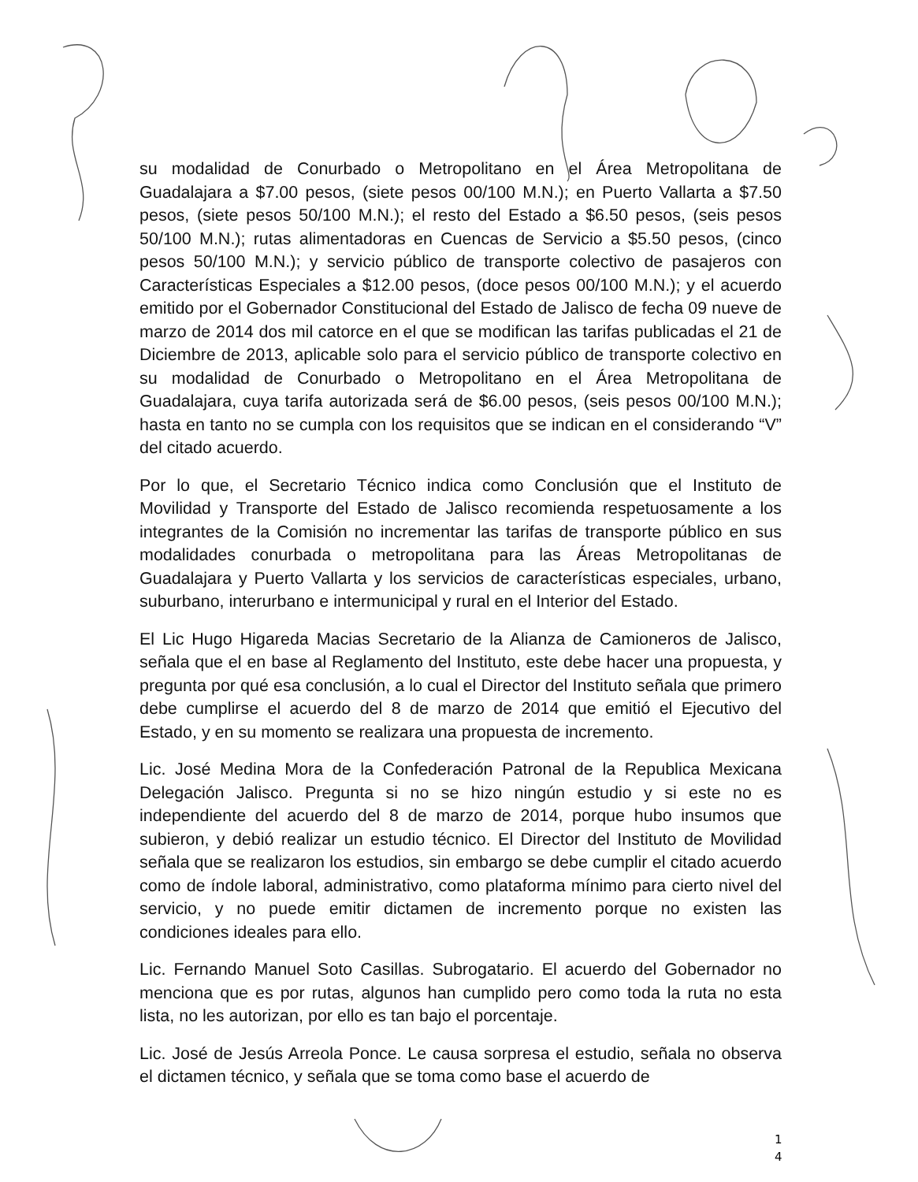su modalidad de Conurbado o Metropolitano en el Área Metropolitana de Guadalajara a $7.00 pesos, (siete pesos 00/100 M.N.); en Puerto Vallarta a $7.50 pesos, (siete pesos 50/100 M.N.); el resto del Estado a $6.50 pesos, (seis pesos 50/100 M.N.); rutas alimentadoras en Cuencas de Servicio a $5.50 pesos, (cinco pesos 50/100 M.N.); y servicio público de transporte colectivo de pasajeros con Características Especiales a $12.00 pesos, (doce pesos 00/100 M.N.); y el acuerdo emitido por el Gobernador Constitucional del Estado de Jalisco de fecha 09 nueve de marzo de 2014 dos mil catorce en el que se modifican las tarifas publicadas el 21 de Diciembre de 2013, aplicable solo para el servicio público de transporte colectivo en su modalidad de Conurbado o Metropolitano en el Área Metropolitana de Guadalajara, cuya tarifa autorizada será de $6.00 pesos, (seis pesos 00/100 M.N.); hasta en tanto no se cumpla con los requisitos que se indican en el considerando “V” del citado acuerdo.
Por lo que, el Secretario Técnico indica como Conclusión que el Instituto de Movilidad y Transporte del Estado de Jalisco recomienda respetuosamente a los integrantes de la Comisión no incrementar las tarifas de transporte público en sus modalidades conurbada o metropolitana para las Áreas Metropolitanas de Guadalajara y Puerto Vallarta y los servicios de características especiales, urbano, suburbano, interurbano e intermunicipal y rural en el Interior del Estado.
El Lic Hugo Higareda Macias Secretario de la Alianza de Camioneros de Jalisco, señala que el en base al Reglamento del Instituto, este debe hacer una propuesta, y pregunta por qué esa conclusión, a lo cual el Director del Instituto señala que primero debe cumplirse el acuerdo del 8 de marzo de 2014 que emitió el Ejecutivo del Estado, y en su momento se realizara una propuesta de incremento.
Lic. José Medina Mora de la Confederación Patronal de la Republica Mexicana Delegación Jalisco. Pregunta si no se hizo ningún estudio y si este no es independiente del acuerdo del 8 de marzo de 2014, porque hubo insumos que subieron, y debió realizar un estudio técnico. El Director del Instituto de Movilidad señala que se realizaron los estudios, sin embargo se debe cumplir el citado acuerdo como de índole laboral, administrativo, como plataforma mínimo para cierto nivel del servicio, y no puede emitir dictamen de incremento porque no existen las condiciones ideales para ello.
Lic. Fernando Manuel Soto Casillas. Subrogatario. El acuerdo del Gobernador no menciona que es por rutas, algunos han cumplido pero como toda la ruta no esta lista, no les autorizan, por ello es tan bajo el porcentaje.
Lic. José de Jesús Arreola Ponce. Le causa sorpresa el estudio, señala no observa el dictamen técnico, y señala que se toma como base el acuerdo de
1
4